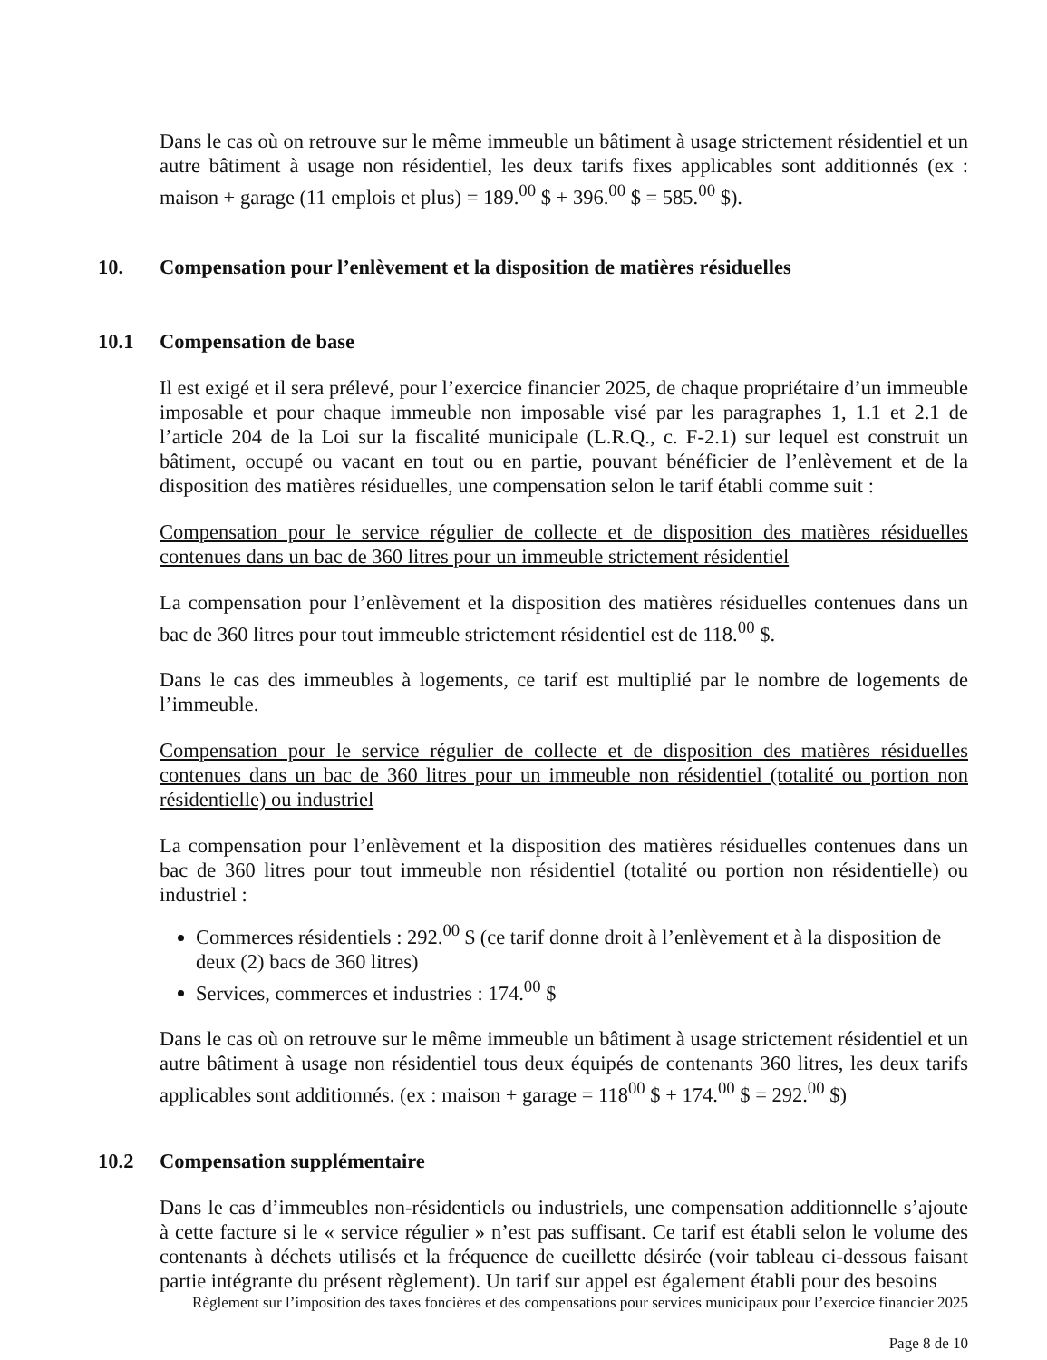Dans le cas où on retrouve sur le même immeuble un bâtiment à usage strictement résidentiel et un autre bâtiment à usage non résidentiel, les deux tarifs fixes applicables sont additionnés (ex : maison + garage (11 emplois et plus) = 189.<sup>00</sup> $ + 396.<sup>00</sup> $ = 585.<sup>00</sup> $).
10. Compensation pour l’enlèvement et la disposition de matières résiduelles
10.1 Compensation de base
Il est exigé et il sera prélevé, pour l’exercice financier 2025, de chaque propriétaire d’un immeuble imposable et pour chaque immeuble non imposable visé par les paragraphes 1, 1.1 et 2.1 de l’article 204 de la Loi sur la fiscalité municipale (L.R.Q., c. F-2.1) sur lequel est construit un bâtiment, occupé ou vacant en tout ou en partie, pouvant bénéficier de l’enlèvement et de la disposition des matières résiduelles, une compensation selon le tarif établi comme suit :
Compensation pour le service régulier de collecte et de disposition des matières résiduelles contenues dans un bac de 360 litres pour un immeuble strictement résidentiel
La compensation pour l’enlèvement et la disposition des matières résiduelles contenues dans un bac de 360 litres pour tout immeuble strictement résidentiel est de 118.<sup>00</sup> $.
Dans le cas des immeubles à logements, ce tarif est multiplié par le nombre de logements de l’immeuble.
Compensation pour le service régulier de collecte et de disposition des matières résiduelles contenues dans un bac de 360 litres pour un immeuble non résidentiel (totalité ou portion non résidentielle) ou industriel
La compensation pour l’enlèvement et la disposition des matières résiduelles contenues dans un bac de 360 litres pour tout immeuble non résidentiel (totalité ou portion non résidentielle) ou industriel :
Commerces résidentiels : 292.<sup>00</sup> $ (ce tarif donne droit à l’enlèvement et à la disposition de deux (2) bacs de 360 litres)
Services, commerces et industries : 174.<sup>00</sup> $
Dans le cas où on retrouve sur le même immeuble un bâtiment à usage strictement résidentiel et un autre bâtiment à usage non résidentiel tous deux équipés de contenants 360 litres, les deux tarifs applicables sont additionnés. (ex : maison + garage = 118<sup>00</sup> $ + 174.<sup>00</sup> $ = 292.<sup>00</sup> $)
10.2 Compensation supplémentaire
Dans le cas d’immeubles non-résidentiels ou industriels, une compensation additionnelle s’ajoute à cette facture si le « service régulier » n’est pas suffisant. Ce tarif est établi selon le volume des contenants à déchets utilisés et la fréquence de cueillette désirée (voir tableau ci-dessous faisant partie intégrante du présent règlement). Un tarif sur appel est également établi pour des besoins
Règlement sur l’imposition des taxes foncières et des compensations pour services municipaux pour l’exercice financier 2025
Page 8 de 10